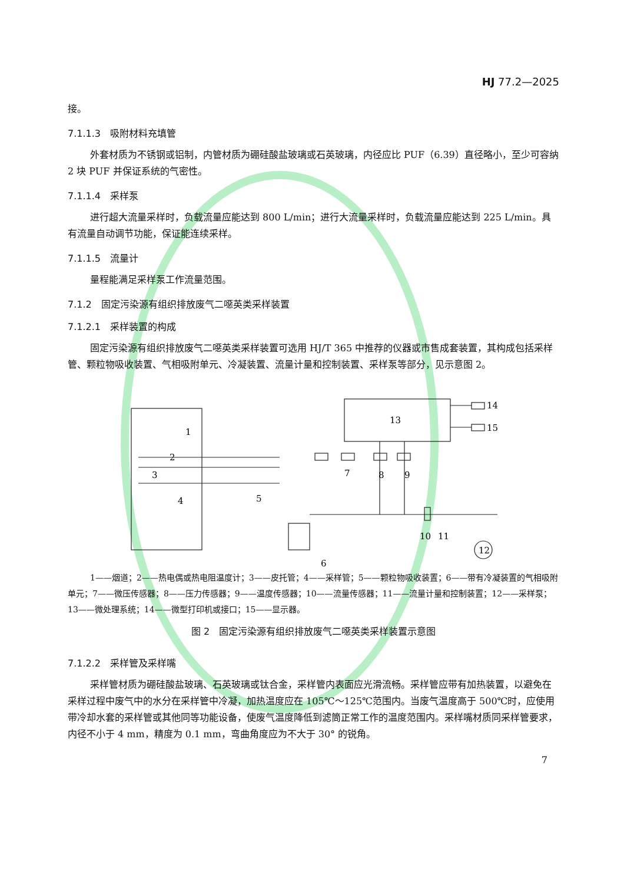HJ 77.2—2025
接。
7.1.1.3　吸附材料充填管
外套材质为不锈钢或铝制，内管材质为硼硅酸盐玻璃或石英玻璃，内径应比 PUF（6.39）直径略小，至少可容纳 2 块 PUF 并保证系统的气密性。
7.1.1.4　采样泵
进行超大流量采样时，负载流量应能达到 800 L/min；进行大流量采样时，负载流量应能达到 225 L/min。具有流量自动调节功能，保证能连续采样。
7.1.1.5　流量计
量程能满足采样泵工作流量范围。
7.1.2　固定污染源有组织排放废气二噁英类采样装置
7.1.2.1　采样装置的构成
固定污染源有组织排放废气二噁英类采样装置可选用 HJ/T 365 中推荐的仪器或市售成套装置，其构成包括采样管、颗粒物吸收装置、气相吸附单元、冷凝装置、流量计量和控制装置、采样泵等部分，见示意图 2。
1
2
3
4
5
6
7
8
9
13
14
15
10
11
12
1——烟道；2——热电偶或热电阻温度计；3——皮托管；4——采样管；5——颗粒物吸收装置；6——带有冷凝装置的气相吸附单元；7——微压传感器；8——压力传感器；9——温度传感器；10——流量传感器；11——流量计量和控制装置；12——采样泵；13——微处理系统；14——微型打印机或接口；15——显示器。
图 2　固定污染源有组织排放废气二噁英类采样装置示意图
7.1.2.2　采样管及采样嘴
采样管材质为硼硅酸盐玻璃、石英玻璃或钛合金，采样管内表面应光滑流畅。采样管应带有加热装置，以避免在采样过程中废气中的水分在采样管中冷凝，加热温度应在 105℃～125℃范围内。当废气温度高于 500℃时，应使用带冷却水套的采样管或其他同等功能设备，使废气温度降低到滤筒正常工作的温度范围内。采样嘴材质同采样管要求，内径不小于 4 mm，精度为 0.1 mm，弯曲角度应为不大于 30° 的锐角。
7